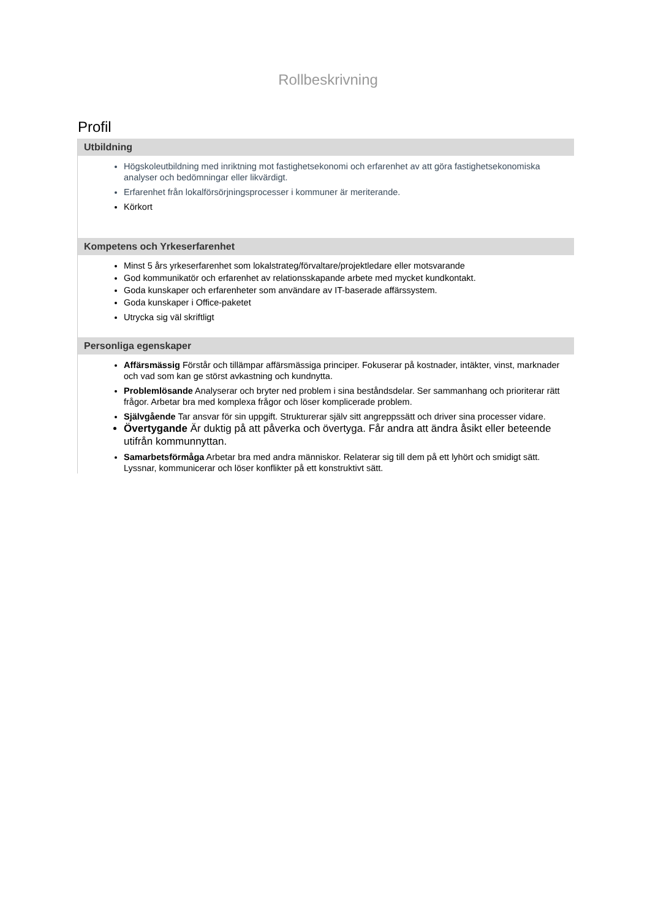Rollbeskrivning
Profil
Utbildning
Högskoleutbildning med inriktning mot fastighetsekonomi och erfarenhet av att göra fastighetsekonomiska analyser och bedömningar eller likvärdigt.
Erfarenhet från lokalförsörjningsprocesser i kommuner är meriterande.
Körkort
Kompetens och Yrkeserfarenhet
Minst 5 års yrkeserfarenhet som lokalstrateg/förvaltare/projektledare eller motsvarande
God kommunikatör och erfarenhet av relationsskapande arbete med mycket kundkontakt.
Goda kunskaper och erfarenheter som användare av IT-baserade affärssystem.
Goda kunskaper i Office-paketet
Utrycka sig väl skriftligt
Personliga egenskaper
Affärsmässig Förstår och tillämpar affärsmässiga principer. Fokuserar på kostnader, intäkter, vinst, marknader och vad som kan ge störst avkastning och kundnytta.
Problemlösande Analyserar och bryter ned problem i sina beståndsdelar. Ser sammanhang och prioriterar rätt frågor. Arbetar bra med komplexa frågor och löser komplicerade problem.
Självgående Tar ansvar för sin uppgift. Strukturerar själv sitt angreppssätt och driver sina processer vidare.
Övertygande Är duktig på att påverka och övertyga. Får andra att ändra åsikt eller beteende utifrån kommunnyttan.
Samarbetsförmåga Arbetar bra med andra människor. Relaterar sig till dem på ett lyhört och smidigt sätt. Lyssnar, kommunicerar och löser konflikter på ett konstruktivt sätt.